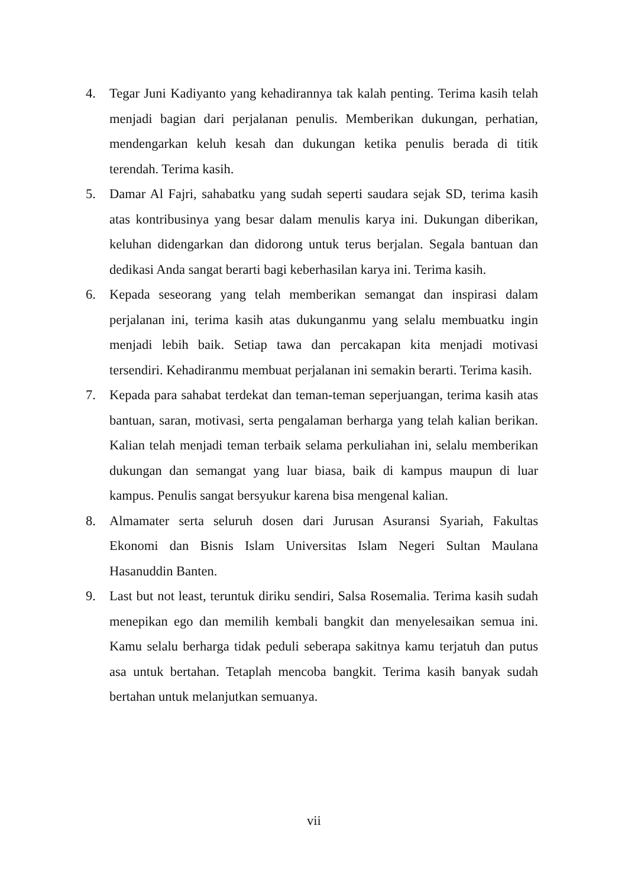4. Tegar Juni Kadiyanto yang kehadirannya tak kalah penting. Terima kasih telah menjadi bagian dari perjalanan penulis. Memberikan dukungan, perhatian, mendengarkan keluh kesah dan dukungan ketika penulis berada di titik terendah. Terima kasih.
5. Damar Al Fajri, sahabatku yang sudah seperti saudara sejak SD, terima kasih atas kontribusinya yang besar dalam menulis karya ini. Dukungan diberikan, keluhan didengarkan dan didorong untuk terus berjalan. Segala bantuan dan dedikasi Anda sangat berarti bagi keberhasilan karya ini. Terima kasih.
6. Kepada seseorang yang telah memberikan semangat dan inspirasi dalam perjalanan ini, terima kasih atas dukunganmu yang selalu membuatku ingin menjadi lebih baik. Setiap tawa dan percakapan kita menjadi motivasi tersendiri. Kehadiranmu membuat perjalanan ini semakin berarti. Terima kasih.
7. Kepada para sahabat terdekat dan teman-teman seperjuangan, terima kasih atas bantuan, saran, motivasi, serta pengalaman berharga yang telah kalian berikan. Kalian telah menjadi teman terbaik selama perkuliahan ini, selalu memberikan dukungan dan semangat yang luar biasa, baik di kampus maupun di luar kampus. Penulis sangat bersyukur karena bisa mengenal kalian.
8. Almamater serta seluruh dosen dari Jurusan Asuransi Syariah, Fakultas Ekonomi dan Bisnis Islam Universitas Islam Negeri Sultan Maulana Hasanuddin Banten.
9. Last but not least, teruntuk diriku sendiri, Salsa Rosemalia. Terima kasih sudah menepikan ego dan memilih kembali bangkit dan menyelesaikan semua ini. Kamu selalu berharga tidak peduli seberapa sakitnya kamu terjatuh dan putus asa untuk bertahan. Tetaplah mencoba bangkit. Terima kasih banyak sudah bertahan untuk melanjutkan semuanya.
vii